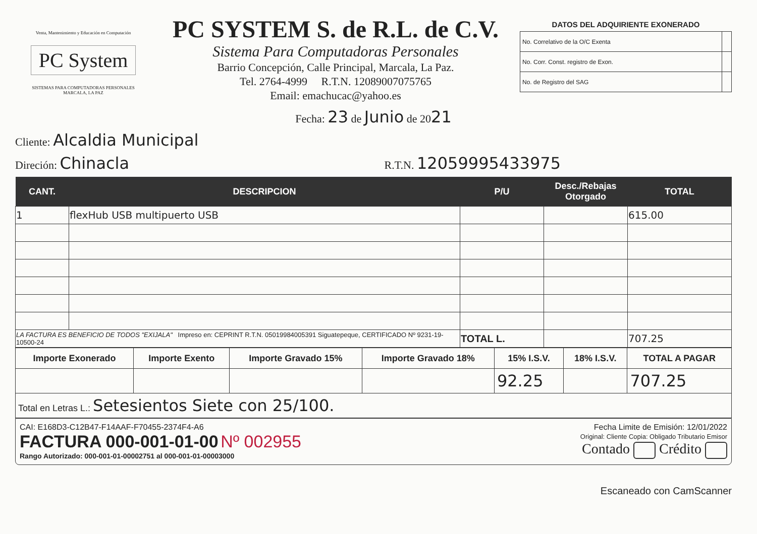Venta, Mantenimiento y Educación en Computación
PC System
SISTEMAS PARA COMPUTADORAS PERSONALES
MARCALA, LA PAZ
PC SYSTEM S. de R.L. de C.V.
Sistema Para Computadoras Personales
Barrio Concepción, Calle Principal, Marcala, La Paz.
Tel. 2764-4999 R.T.N. 12089007075765
Email: emachucac@yahoo.es
DATOS DEL ADQUIRIENTE EXONERADO
| No. Correlativo de la O/C Exenta | |
| No. Corr. Const. registro de Exon. | |
| No. de Registro del SAG | |
Fecha: 23 de Junio de 2021
Cliente: Alcaldia Municipal
Direción: Chinacla R.T.N. 12059995433975
| CANT. | DESCRIPCION | P/U | Desc./Rebajas Otorgado | TOTAL |
| --- | --- | --- | --- | --- |
| 1 | flexHub USB multipuerto USB | | | 615.00 |
| LA FACTURA ES BENEFICIO DE TODOS "EXIJALA" Impreso en: CEPRINT R.T.N. 05019984005391 Siguatepeque, CERTIFICADO Nº 9231-19-10500-24 | | TOTAL L. | | 707.25 |
| Importe Exonerado | Importe Exento | Importe Gravado 15% | Importe Gravado 18% | 15% I.S.V. | 18% I.S.V. | TOTAL A PAGAR |
| --- | --- | --- | --- | --- | --- | --- |
| | | | | 92.25 | | 707.25 |
| Total en Letras L.: Setesientos Siete con 25/100. | | | | | | |
CAI: E168D3-C12B47-F14AAF-F70455-2374F4-A6
FACTURA 000-001-01-00 Nº 002955
Rango Autorizado: 000-001-01-00002751 al 000-001-01-00003000
Fecha Limite de Emisión: 12/01/2022
Original: Cliente Copia: Obligado Tributario Emisor
Contado Crédito
Escaneado con CamScanner